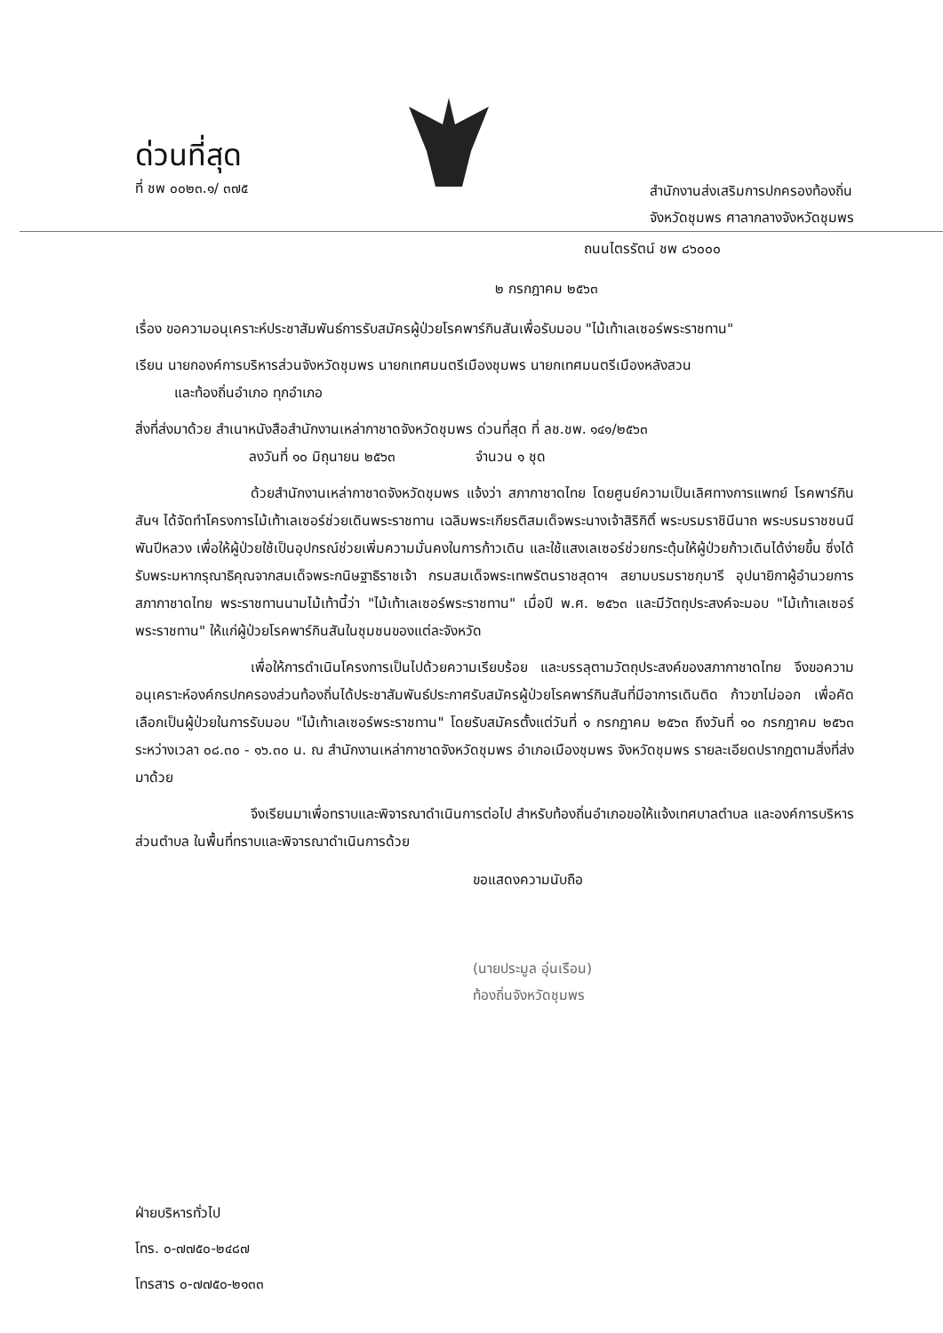ด่วนที่สุด
ที่ ชพ ๐๐๒๓.๑/ ๓๗๕
สำนักงานส่งเสริมการปกครองท้องถิ่น
จังหวัดชุมพร ศาลากลางจังหวัดชุมพร
ถนนไตรรัตน์ ชพ ๘๖๐๐๐
๒ กรกฎาคม ๒๕๖๓
เรื่อง ขอความอนุเคราะห์ประชาสัมพันธ์การรับสมัครผู้ป่วยโรคพาร์กินสันเพื่อรับมอบ "ไม้เท้าเลเซอร์พระราชทาน"
เรียน นายกองค์การบริหารส่วนจังหวัดชุมพร นายกเทศมนตรีเมืองชุมพร นายกเทศมนตรีเมืองหลังสวน
และท้องถิ่นอำเภอ ทุกอำเภอ
สิ่งที่ส่งมาด้วย สำเนาหนังสือสำนักงานเหล่ากาชาดจังหวัดชุมพร ด่วนที่สุด ที่ ลช.ชพ. ๑๔๑/๒๕๖๓
ลงวันที่ ๑๐ มิถุนายน ๒๕๖๓ จำนวน ๑ ชุด
ด้วยสำนักงานเหล่ากาชาดจังหวัดชุมพร แจ้งว่า สภากาชาดไทย โดยศูนย์ความเป็นเลิศทางการแพทย์ โรคพาร์กินสันฯ ได้จัดทำโครงการไม้เท้าเลเซอร์ช่วยเดินพระราชทาน เฉลิมพระเกียรติสมเด็จพระนางเจ้าสิริกิติ์ พระบรมราชินีนาถ พระบรมราชชนนี พันปีหลวง เพื่อให้ผู้ป่วยใช้เป็นอุปกรณ์ช่วยเพิ่มความมั่นคงในการก้าวเดิน และใช้แสงเลเซอร์ช่วยกระตุ้นให้ผู้ป่วยก้าวเดินได้ง่ายขึ้น ซึ่งได้รับพระมหากรุณาธิคุณจากสมเด็จพระกนิษฐาธิราชเจ้า กรมสมเด็จพระเทพรัตนราชสุดาฯ สยามบรมราชกุมารี อุปนายิกาผู้อำนวยการสภากาชาดไทย พระราชทานนามไม้เท้านี้ว่า "ไม้เท้าเลเซอร์พระราชทาน" เมื่อปี พ.ศ. ๒๕๖๓ และมีวัตถุประสงค์จะมอบ "ไม้เท้าเลเซอร์พระราชทาน" ให้แก่ผู้ป่วยโรคพาร์กินสันในชุมชนของแต่ละจังหวัด
เพื่อให้การดำเนินโครงการเป็นไปด้วยความเรียบร้อย และบรรลุตามวัตถุประสงค์ของสภากาชาดไทย จึงขอความอนุเคราะห์องค์กรปกครองส่วนท้องถิ่นได้ประชาสัมพันธ์ประกาศรับสมัครผู้ป่วยโรคพาร์กินสันที่มีอาการเดินติด ก้าวขาไม่ออก เพื่อคัดเลือกเป็นผู้ป่วยในการรับมอบ "ไม้เท้าเลเซอร์พระราชทาน" โดยรับสมัครตั้งแต่วันที่ ๑ กรกฎาคม ๒๕๖๓ ถึงวันที่ ๑๐ กรกฎาคม ๒๕๖๓ ระหว่างเวลา ๐๘.๓๐ - ๑๖.๓๐ น. ณ สำนักงานเหล่ากาชาดจังหวัดชุมพร อำเภอเมืองชุมพร จังหวัดชุมพร รายละเอียดปรากฏตามสิ่งที่ส่งมาด้วย
จึงเรียนมาเพื่อทราบและพิจารณาดำเนินการต่อไป สำหรับท้องถิ่นอำเภอขอให้แจ้งเทศบาลตำบล และองค์การบริหารส่วนตำบล ในพื้นที่ทราบและพิจารณาดำเนินการด้วย
ขอแสดงความนับถือ
(นายประมูล อุ่นเรือน)
ท้องถิ่นจังหวัดชุมพร
ฝ่ายบริหารทั่วไป
โทร. ๐-๗๗๕๐-๒๔๘๗
โทรสาร ๐-๗๗๕๐-๒๑๓๓